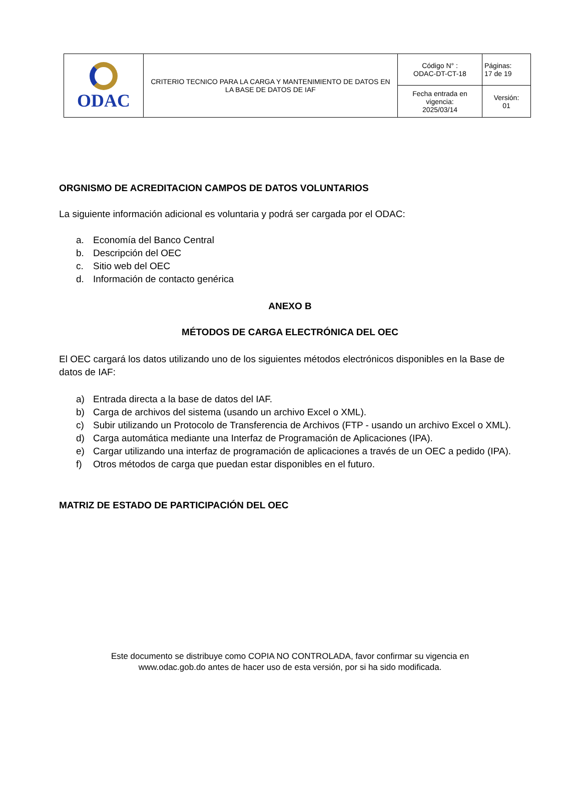| ODAC | CRITERIO TECNICO PARA LA CARGA Y MANTENIMIENTO DE DATOS EN LA BASE DE DATOS DE IAF | Código N° : ODAC-DT-CT-18 | Páginas: 17 de 19 |
| | | Fecha entrada en vigencia: 2025/03/14 | Versión: 01 |
ORGNISMO DE ACREDITACION CAMPOS DE DATOS VOLUNTARIOS
La siguiente información adicional es voluntaria y podrá ser cargada por el ODAC:
a. Economía del Banco Central
b. Descripción del OEC
c. Sitio web del OEC
d. Información de contacto genérica
ANEXO B
MÉTODOS DE CARGA ELECTRÓNICA DEL OEC
El OEC cargará los datos utilizando uno de los siguientes métodos electrónicos disponibles en la Base de datos de IAF:
a) Entrada directa a la base de datos del IAF.
b) Carga de archivos del sistema (usando un archivo Excel o XML).
c) Subir utilizando un Protocolo de Transferencia de Archivos (FTP - usando un archivo Excel o XML).
d) Carga automática mediante una Interfaz de Programación de Aplicaciones (IPA).
e) Cargar utilizando una interfaz de programación de aplicaciones a través de un OEC a pedido (IPA).
f) Otros métodos de carga que puedan estar disponibles en el futuro.
MATRIZ DE ESTADO DE PARTICIPACIÓN DEL OEC
Este documento se distribuye como COPIA NO CONTROLADA, favor confirmar su vigencia en
www.odac.gob.do antes de hacer uso de esta versión, por si ha sido modificada.